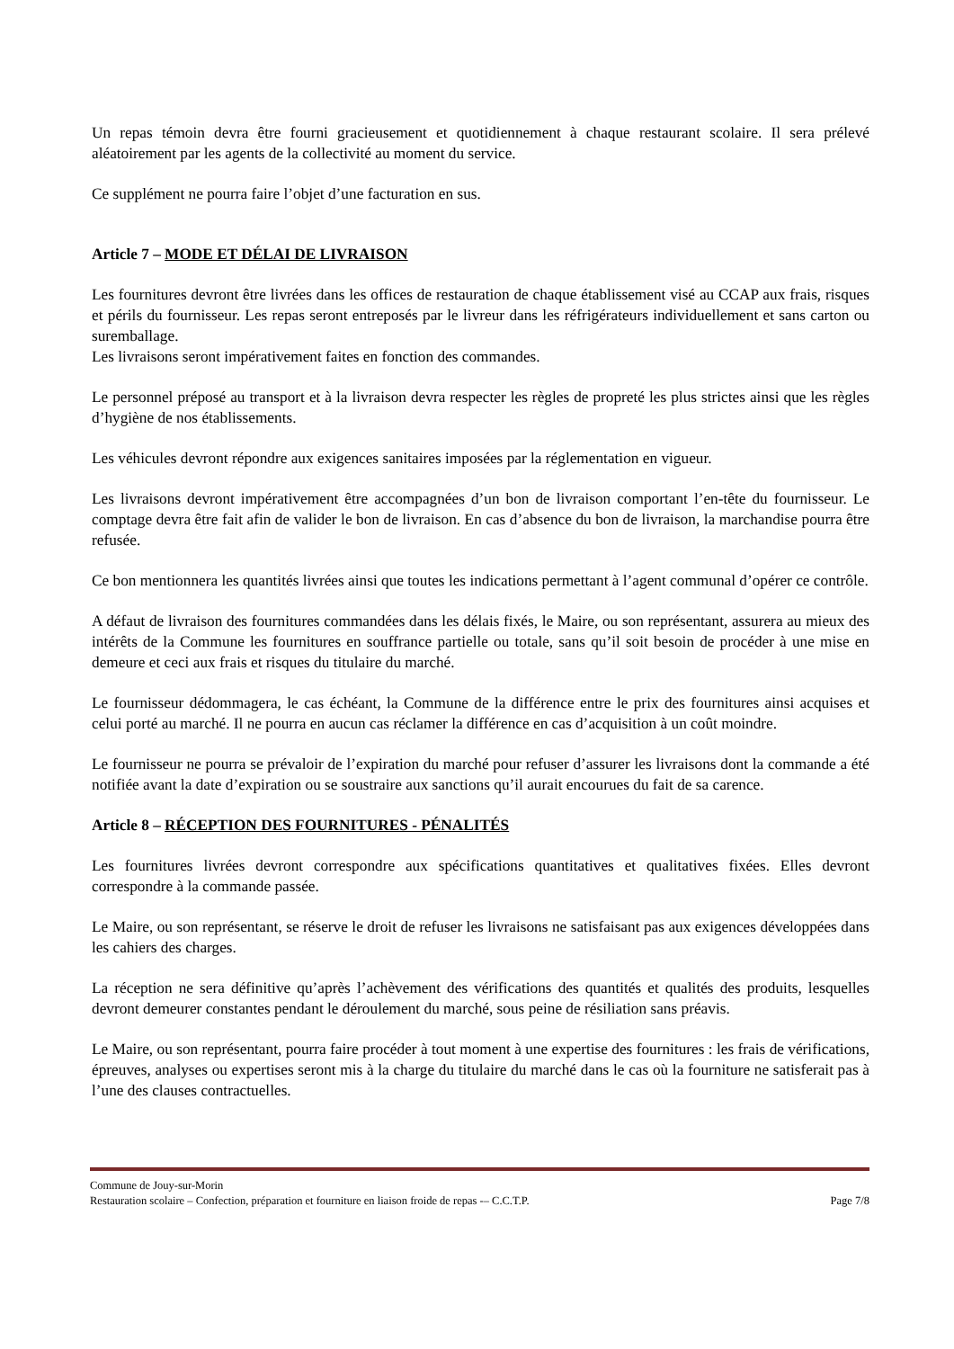Un repas témoin devra être fourni gracieusement et quotidiennement à chaque restaurant scolaire. Il sera prélevé aléatoirement par les agents de la collectivité au moment du service.
Ce supplément ne pourra faire l’objet d’une facturation en sus.
Article 7 – MODE ET DÉLAI DE LIVRAISON
Les fournitures devront être livrées dans les offices de restauration de chaque établissement visé au CCAP aux frais, risques et périls du fournisseur. Les repas seront entreposés par le livreur dans les réfrigérateurs individuellement et sans carton ou suremballage.
Les livraisons seront impérativement faites en fonction des commandes.
Le personnel préposé au transport et à la livraison devra respecter les règles de propreté les plus strictes ainsi que les règles d’hygiène de nos établissements.
Les véhicules devront répondre aux exigences sanitaires imposées par la réglementation en vigueur.
Les livraisons devront impérativement être accompagnées d’un bon de livraison comportant l’en-tête du fournisseur. Le comptage devra être fait afin de valider le bon de livraison. En cas d’absence du bon de livraison, la marchandise pourra être refusée.
Ce bon mentionnera les quantités livrées ainsi que toutes les indications permettant à l’agent communal d’opérer ce contrôle.
A défaut de livraison des fournitures commandées dans les délais fixés, le Maire, ou son représentant, assurera au mieux des intérêts de la Commune les fournitures en souffrance partielle ou totale, sans qu’il soit besoin de procéder à une mise en demeure et ceci aux frais et risques du titulaire du marché.
Le fournisseur dédommagera, le cas échéant, la Commune de la différence entre le prix des fournitures ainsi acquises et celui porté au marché. Il ne pourra en aucun cas réclamer la différence en cas d’acquisition à un coût moindre.
Le fournisseur ne pourra se prévaloir de l’expiration du marché pour refuser d’assurer les livraisons dont la commande a été notifiée avant la date d’expiration ou se soustraire aux sanctions qu’il aurait encourues du fait de sa carence.
Article 8 – RÉCEPTION DES FOURNITURES - PÉNALITÉS
Les fournitures livrées devront correspondre aux spécifications quantitatives et qualitatives fixées. Elles devront correspondre à la commande passée.
Le Maire, ou son représentant, se réserve le droit de refuser les livraisons ne satisfaisant pas aux exigences développées dans les cahiers des charges.
La réception ne sera définitive qu’après l’achèvement des vérifications des quantités et qualités des produits, lesquelles devront demeurer constantes pendant le déroulement du marché, sous peine de résiliation sans préavis.
Le Maire, ou son représentant, pourra faire procéder à tout moment à une expertise des fournitures : les frais de vérifications, épreuves, analyses ou expertises seront mis à la charge du titulaire du marché dans le cas où la fourniture ne satisferait pas à l’une des clauses contractuelles.
Commune de Jouy-sur-Morin
Restauration scolaire – Confection, préparation et fourniture en liaison froide de repas -– C.C.T.P. Page 7/8